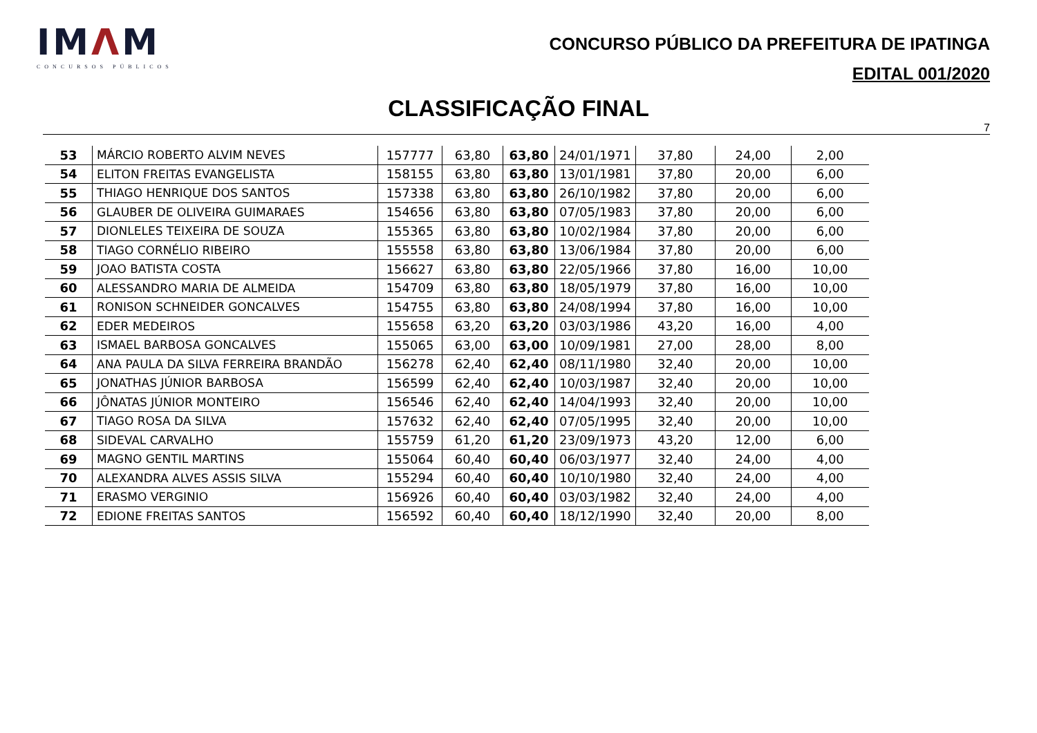IMΛM
CONCURSOS PÚBLICOS
CONCURSO PÚBLICO DA PREFEITURA DE IPATINGA
EDITAL 001/2020
CLASSIFICAÇÃO FINAL
7
| 53 | MÁRCIO ROBERTO ALVIM NEVES | 157777 | 63,80 | 63,80 | 24/01/1971 | 37,80 | 24,00 | 2,00 |
| 54 | ELITON FREITAS EVANGELISTA | 158155 | 63,80 | 63,80 | 13/01/1981 | 37,80 | 20,00 | 6,00 |
| 55 | THIAGO HENRIQUE DOS SANTOS | 157338 | 63,80 | 63,80 | 26/10/1982 | 37,80 | 20,00 | 6,00 |
| 56 | GLAUBER DE OLIVEIRA GUIMARAES | 154656 | 63,80 | 63,80 | 07/05/1983 | 37,80 | 20,00 | 6,00 |
| 57 | DIONLELES TEIXEIRA DE SOUZA | 155365 | 63,80 | 63,80 | 10/02/1984 | 37,80 | 20,00 | 6,00 |
| 58 | TIAGO CORNÉLIO RIBEIRO | 155558 | 63,80 | 63,80 | 13/06/1984 | 37,80 | 20,00 | 6,00 |
| 59 | JOAO BATISTA COSTA | 156627 | 63,80 | 63,80 | 22/05/1966 | 37,80 | 16,00 | 10,00 |
| 60 | ALESSANDRO MARIA DE ALMEIDA | 154709 | 63,80 | 63,80 | 18/05/1979 | 37,80 | 16,00 | 10,00 |
| 61 | RONISON SCHNEIDER GONCALVES | 154755 | 63,80 | 63,80 | 24/08/1994 | 37,80 | 16,00 | 10,00 |
| 62 | EDER MEDEIROS | 155658 | 63,20 | 63,20 | 03/03/1986 | 43,20 | 16,00 | 4,00 |
| 63 | ISMAEL BARBOSA GONCALVES | 155065 | 63,00 | 63,00 | 10/09/1981 | 27,00 | 28,00 | 8,00 |
| 64 | ANA PAULA DA SILVA FERREIRA BRANDÃO | 156278 | 62,40 | 62,40 | 08/11/1980 | 32,40 | 20,00 | 10,00 |
| 65 | JONATHAS JÚNIOR BARBOSA | 156599 | 62,40 | 62,40 | 10/03/1987 | 32,40 | 20,00 | 10,00 |
| 66 | JÔNATAS JÚNIOR MONTEIRO | 156546 | 62,40 | 62,40 | 14/04/1993 | 32,40 | 20,00 | 10,00 |
| 67 | TIAGO ROSA DA SILVA | 157632 | 62,40 | 62,40 | 07/05/1995 | 32,40 | 20,00 | 10,00 |
| 68 | SIDEVAL CARVALHO | 155759 | 61,20 | 61,20 | 23/09/1973 | 43,20 | 12,00 | 6,00 |
| 69 | MAGNO GENTIL MARTINS | 155064 | 60,40 | 60,40 | 06/03/1977 | 32,40 | 24,00 | 4,00 |
| 70 | ALEXANDRA ALVES ASSIS SILVA | 155294 | 60,40 | 60,40 | 10/10/1980 | 32,40 | 24,00 | 4,00 |
| 71 | ERASMO VERGINIO | 156926 | 60,40 | 60,40 | 03/03/1982 | 32,40 | 24,00 | 4,00 |
| 72 | EDIONE FREITAS SANTOS | 156592 | 60,40 | 60,40 | 18/12/1990 | 32,40 | 20,00 | 8,00 |